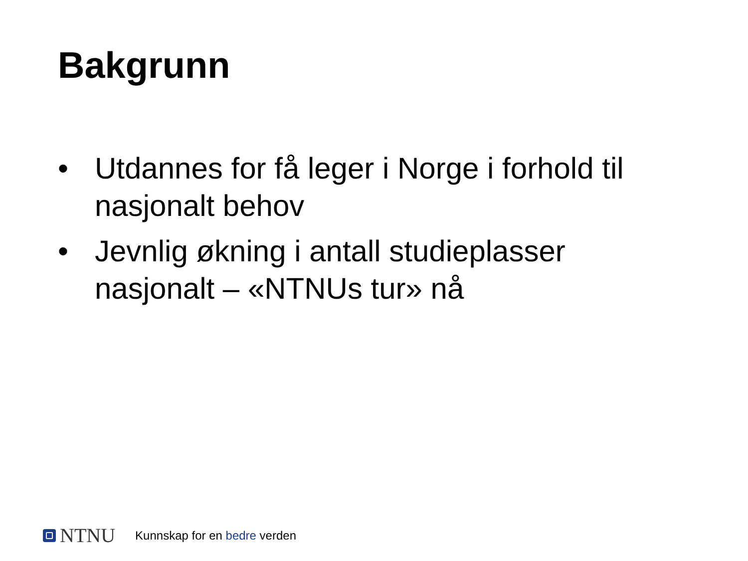Bakgrunn
• Utdannes for få leger i Norge i forhold til nasjonalt behov
• Jevnlig økning i antall studieplasser nasjonalt – «NTNUs tur» nå
NTNU Kunnskap for en bedre verden